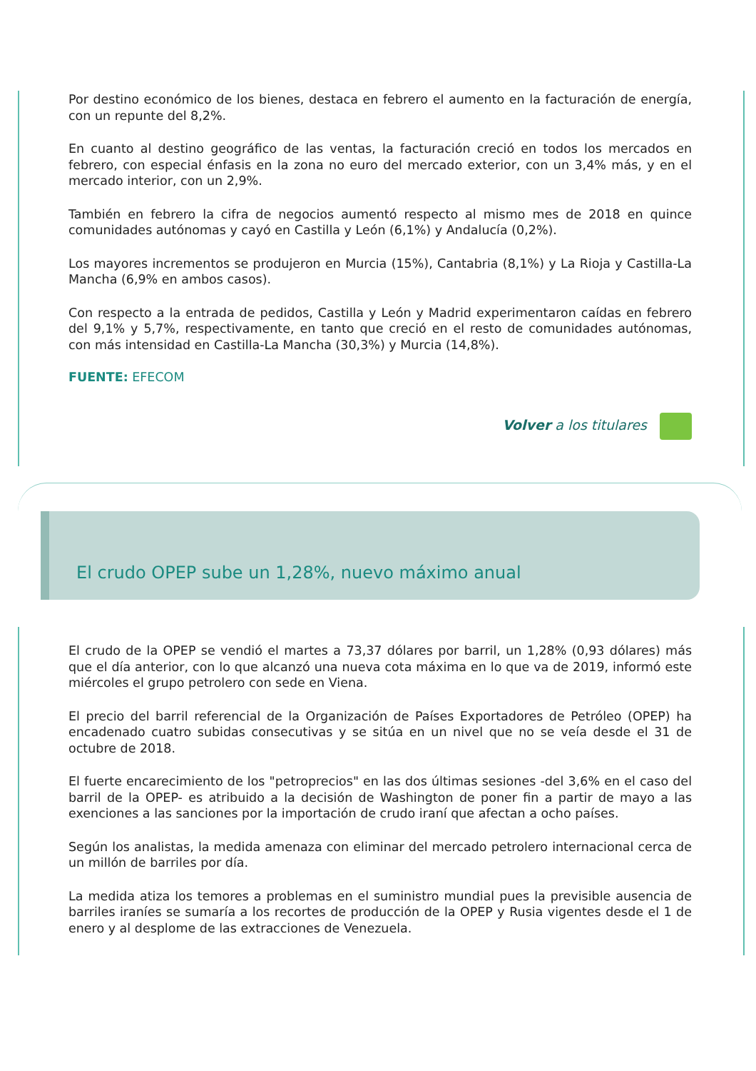Por destino económico de los bienes, destaca en febrero el aumento en la facturación de energía, con un repunte del 8,2%.
En cuanto al destino geográfico de las ventas, la facturación creció en todos los mercados en febrero, con especial énfasis en la zona no euro del mercado exterior, con un 3,4% más, y en el mercado interior, con un 2,9%.
También en febrero la cifra de negocios aumentó respecto al mismo mes de 2018 en quince comunidades autónomas y cayó en Castilla y León (6,1%) y Andalucía (0,2%).
Los mayores incrementos se produjeron en Murcia (15%), Cantabria (8,1%) y La Rioja y Castilla-La Mancha (6,9% en ambos casos).
Con respecto a la entrada de pedidos, Castilla y León y Madrid experimentaron caídas en febrero del 9,1% y 5,7%, respectivamente, en tanto que creció en el resto de comunidades autónomas, con más intensidad en Castilla-La Mancha (30,3%) y Murcia (14,8%).
FUENTE: EFECOM
Volver a los titulares
El crudo OPEP sube un 1,28%, nuevo máximo anual
El crudo de la OPEP se vendió el martes a 73,37 dólares por barril, un 1,28% (0,93 dólares) más que el día anterior, con lo que alcanzó una nueva cota máxima en lo que va de 2019, informó este miércoles el grupo petrolero con sede en Viena.
El precio del barril referencial de la Organización de Países Exportadores de Petróleo (OPEP) ha encadenado cuatro subidas consecutivas y se sitúa en un nivel que no se veía desde el 31 de octubre de 2018.
El fuerte encarecimiento de los "petroprecios" en las dos últimas sesiones -del 3,6% en el caso del barril de la OPEP- es atribuido a la decisión de Washington de poner fin a partir de mayo a las exenciones a las sanciones por la importación de crudo iraní que afectan a ocho países.
Según los analistas, la medida amenaza con eliminar del mercado petrolero internacional cerca de un millón de barriles por día.
La medida atiza los temores a problemas en el suministro mundial pues la previsible ausencia de barriles iraníes se sumaría a los recortes de producción de la OPEP y Rusia vigentes desde el 1 de enero y al desplome de las extracciones de Venezuela.